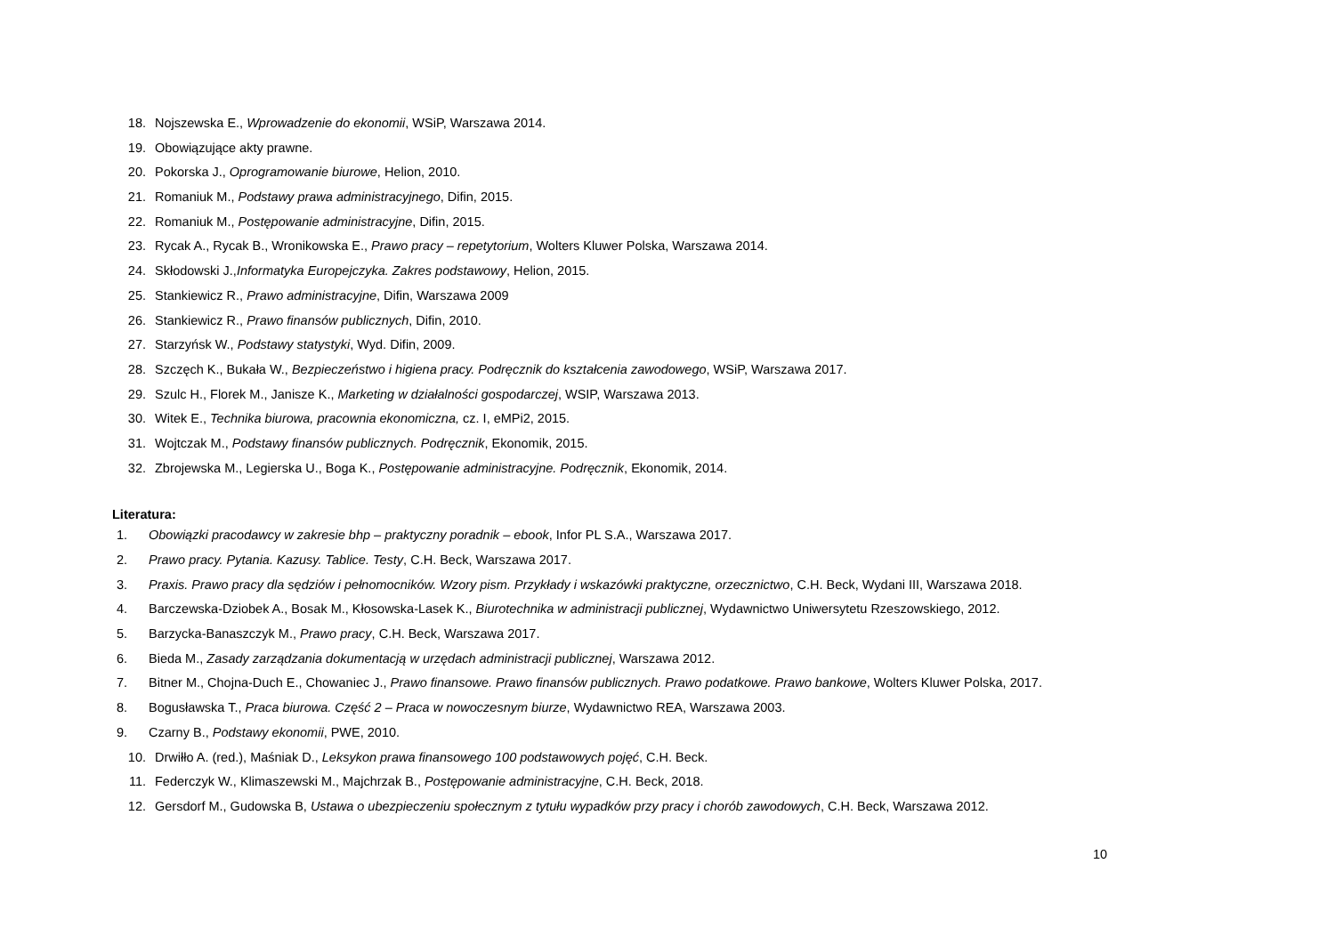18. Nojszewska E., Wprowadzenie do ekonomii, WSiP, Warszawa 2014.
19. Obowiązujące akty prawne.
20. Pokorska J., Oprogramowanie biurowe, Helion, 2010.
21. Romaniuk M., Podstawy prawa administracyjnego, Difin, 2015.
22. Romaniuk M., Postępowanie administracyjne, Difin, 2015.
23. Rycak A., Rycak B., Wronikowska E., Prawo pracy – repetytorium, Wolters Kluwer Polska, Warszawa 2014.
24. Skłodowski J.,Informatyka Europejczyka. Zakres podstawowy, Helion, 2015.
25. Stankiewicz R., Prawo administracyjne, Difin, Warszawa 2009
26. Stankiewicz R., Prawo finansów publicznych, Difin, 2010.
27. Starzyńsk W., Podstawy statystyki, Wyd. Difin, 2009.
28. Szczęch K., Bukała W., Bezpieczeństwo i higiena pracy. Podręcznik do kształcenia zawodowego, WSiP, Warszawa 2017.
29. Szulc H., Florek M., Janisze K., Marketing w działalności gospodarczej, WSIP, Warszawa 2013.
30. Witek E., Technika biurowa, pracownia ekonomiczna, cz. I, eMPi2, 2015.
31. Wojtczak M., Podstawy finansów publicznych. Podręcznik, Ekonomik, 2015.
32. Zbrojewska M., Legierska U., Boga K., Postępowanie administracyjne. Podręcznik, Ekonomik, 2014.
Literatura:
1. Obowiązki pracodawcy w zakresie bhp – praktyczny poradnik – ebook, Infor PL S.A., Warszawa 2017.
2. Prawo pracy. Pytania. Kazusy. Tablice. Testy, C.H. Beck, Warszawa 2017.
3. Praxis. Prawo pracy dla sędziów i pełnomocników. Wzory pism. Przykłady i wskazówki praktyczne, orzecznictwo, C.H. Beck, Wydani III, Warszawa 2018.
4. Barczewska-Dziobek A., Bosak M., Kłosowska-Lasek K., Biurotechnika w administracji publicznej, Wydawnictwo Uniwersytetu Rzeszowskiego, 2012.
5. Barzycka-Banaszczyk M., Prawo pracy, C.H. Beck, Warszawa 2017.
6. Bieda M., Zasady zarządzania dokumentacją w urzędach administracji publicznej, Warszawa 2012.
7. Bitner M., Chojna-Duch E., Chowaniec J., Prawo finansowe. Prawo finansów publicznych. Prawo podatkowe. Prawo bankowe, Wolters Kluwer Polska, 2017.
8. Bogusławska T., Praca biurowa. Część 2 – Praca w nowoczesnym biurze, Wydawnictwo REA, Warszawa 2003.
9. Czarny B., Podstawy ekonomii, PWE, 2010.
10. Drwiłło A. (red.), Maśniak D., Leksykon prawa finansowego 100 podstawowych pojęć, C.H. Beck.
11. Federczyk W., Klimaszewski M., Majchrzak B., Postępowanie administracyjne, C.H. Beck, 2018.
12. Gersdorf M., Gudowska B, Ustawa o ubezpieczeniu społecznym z tytułu wypadków przy pracy i chorób zawodowych, C.H. Beck, Warszawa 2012.
10